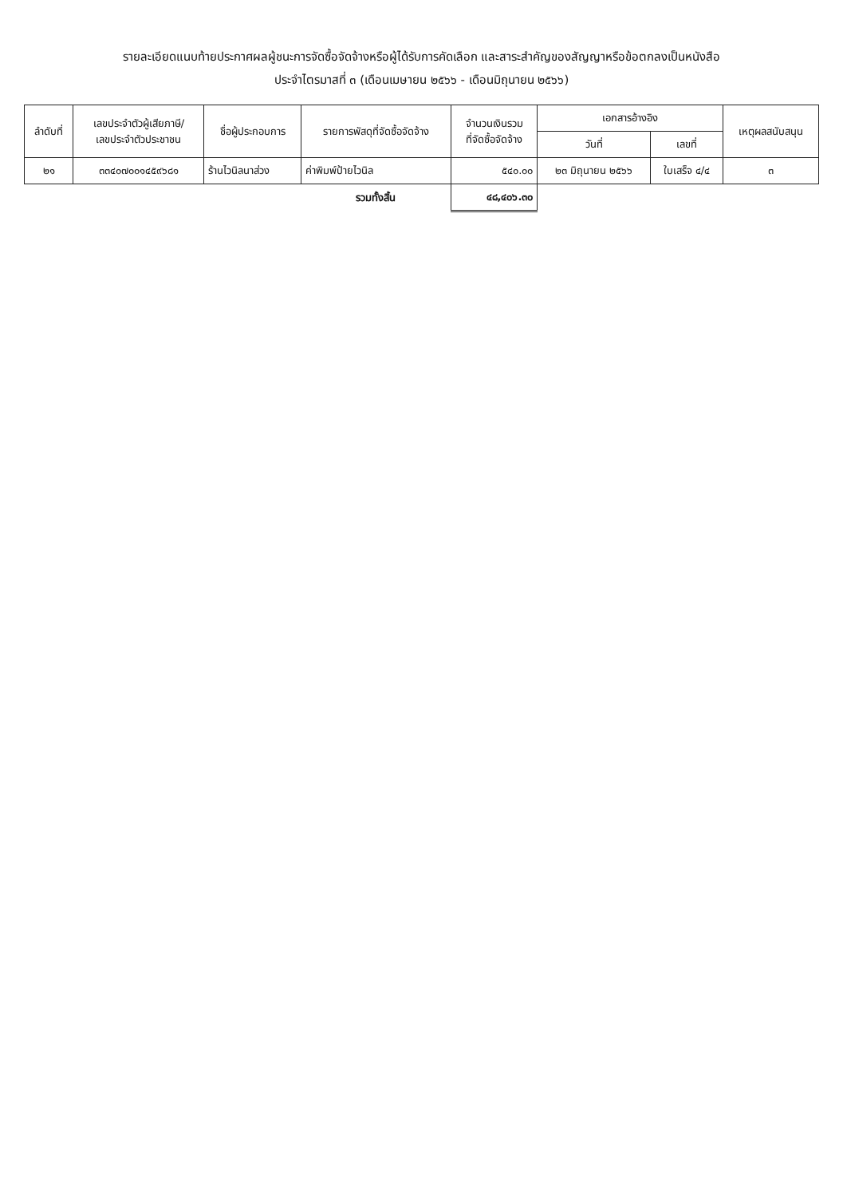รายละเอียดแนบท้ายประกาศผลผู้ชนะการจัดซื้อจัดจ้างหรือผู้ได้รับการคัดเลือก และสาระสำคัญของสัญญาหรือข้อตกลงเป็นหนังสือ
ประจำไตรมาสที่ ๓ (เดือนเมษายน ๒๕๖๖ - เดือนมิถุนายน ๒๕๖๖)
| ลำดับที่ | เลขประจำตัวผู้เสียภาษี/ เลขประจำตัวประชาชน | ชื่อผู้ประกอบการ | รายการพัสดุที่จัดซื้อจัดจ้าง | จำนวนเงินรวม ที่จัดซื้อจัดจ้าง | เอกสารอ้างอิง | | เหตุผลสนับสนุน |
| --- | --- | --- | --- | --- | --- | --- | --- |
| | | | | | วันที่ | เลขที่ | |
| ๒๑ | ๓๓๔๐๗๐๐๑๔๕๙๖๘๑ | ร้านไวนิลนาส่วง | ค่าพิมพ์ป้ายไวนิล | ๕๔๐.๐๐ | ๒๓ มิถุนายน ๒๕๖๖ | ใบเสร็จ ๔/๔ | ๓ |
| | | | รวมทั้งสิ้น | ๔๘,๔๐๖.๓๐ | | | |